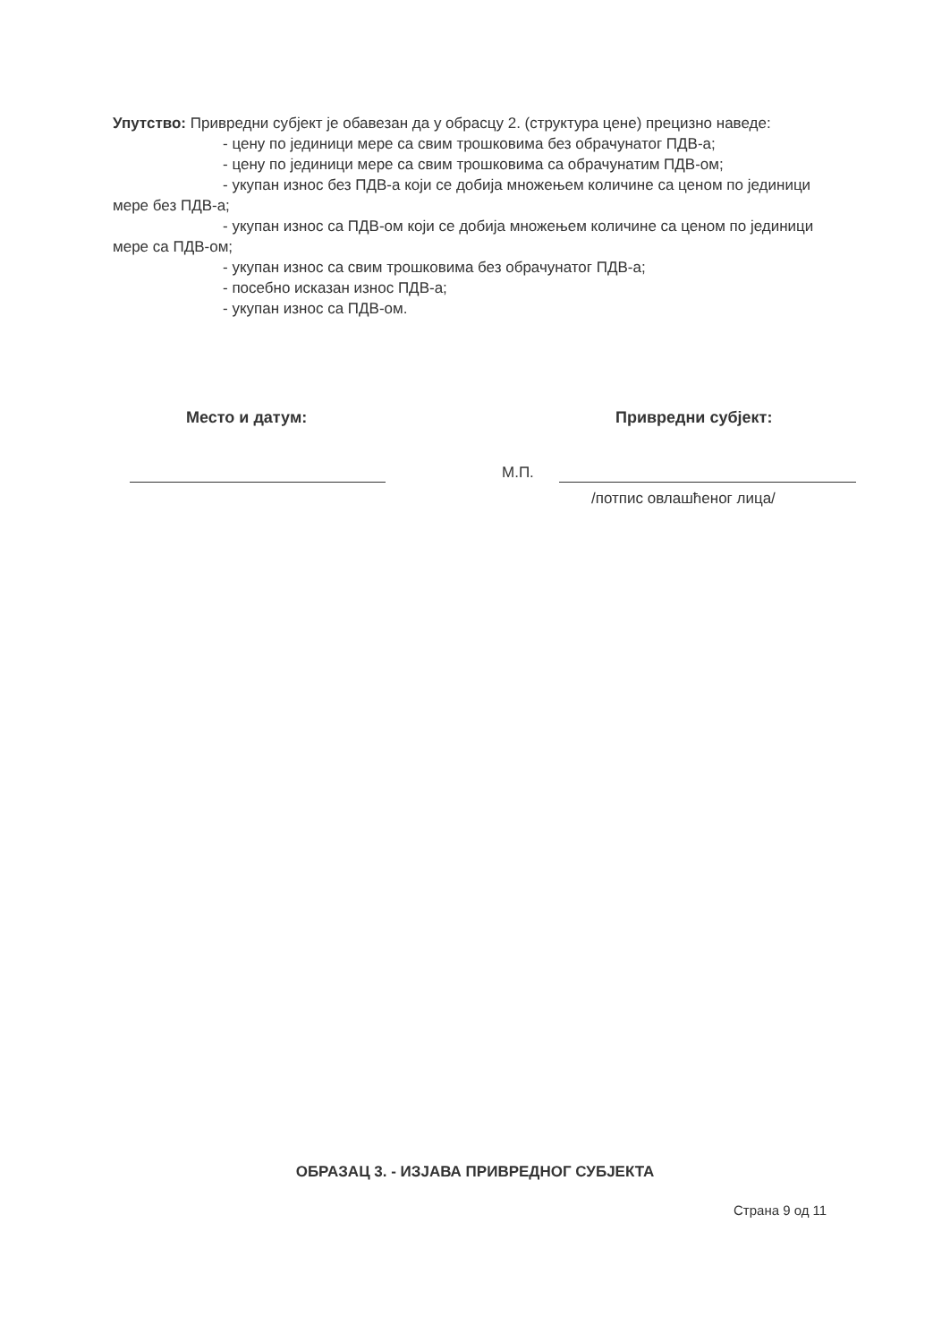Упутство: Привредни субјект је обавезан да у обрасцу 2. (структура цене) прецизно наведе:
- цену по јединици мере са свим трошковима без обрачунатог ПДВ-а;
- цену по јединици мере са свим трошковима са обрачунатим ПДВ-ом;
- укупан износ без ПДВ-а који се добија множењем количине са ценом по јединици мере без ПДВ-а;
- укупан износ са ПДВ-ом који се добија множењем количине са ценом по јединици мере са ПДВ-ом;
- укупан износ са свим трошковима без обрачунатог ПДВ-а;
- посебно исказан износ ПДВ-а;
- укупан износ са ПДВ-ом.
Место и датум: Привредни субјект:
М.П.
/потпис овлашћеног лица/
ОБРАЗАЦ 3. - ИЗЈАВА ПРИВРЕДНОГ СУБЈЕКТА
Страна 9 од 11